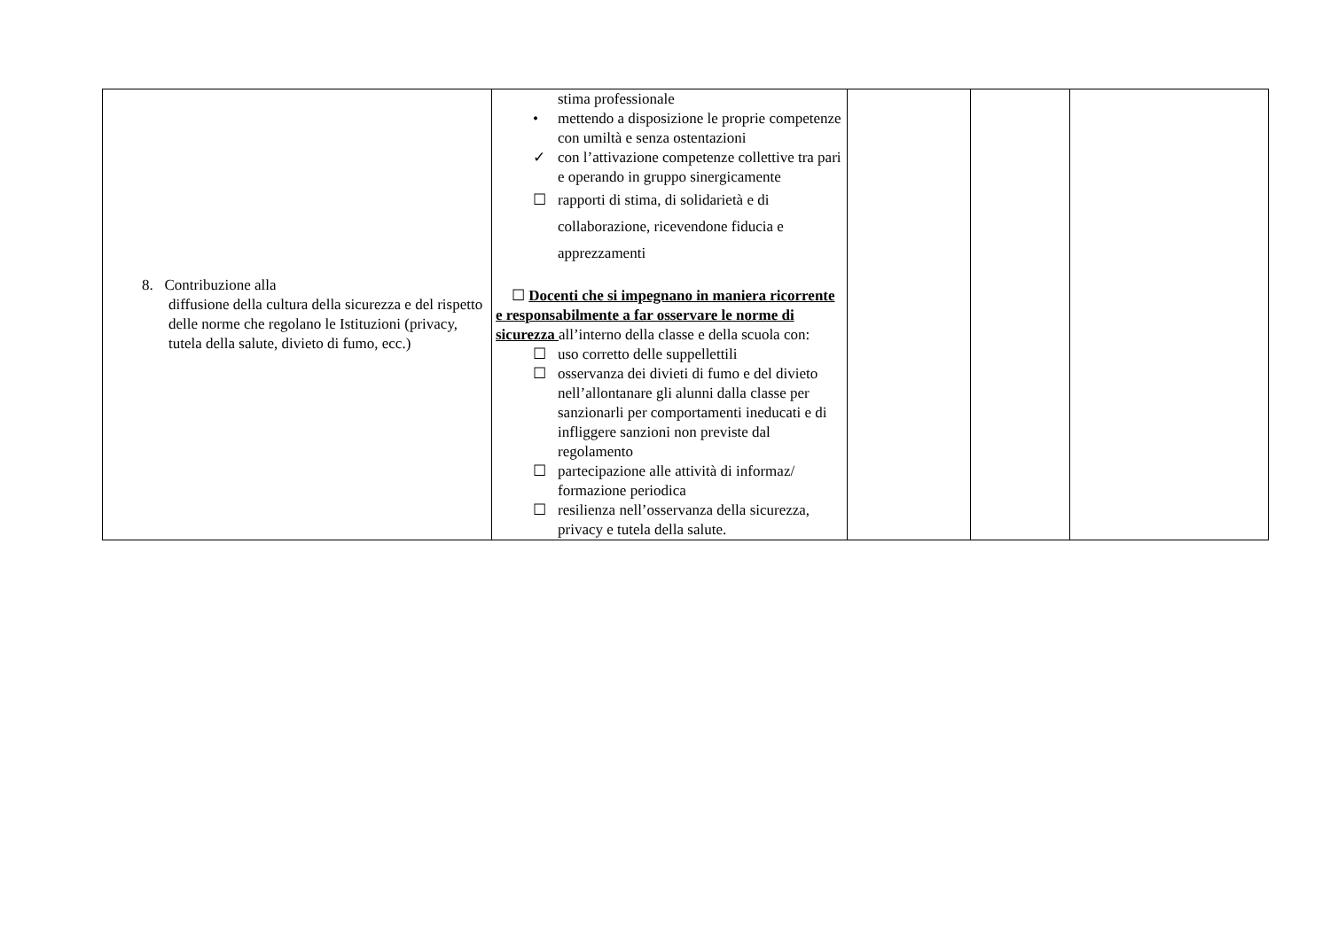| 8. Contribuzione alla diffusione della cultura della sicurezza e del rispetto delle norme che regolano le Istituzioni (privacy, tutela della salute, divieto di fumo, ecc.) | stima professionale • mettendo a disposizione le proprie competenze con umiltà e senza ostentazioni ✓ con l’attivazione competenze collettive tra pari e operando in gruppo sinergicamente ☐ rapporti di stima, di solidarietà e di collaborazione, ricevendone fiducia e apprezzamenti ☐ Docenti che si impegnano in maniera ricorrente e responsabilmente a far osservare le norme di sicurezza all’interno della classe e della scuola con: ☐ uso corretto delle suppellettili ☐ osservanza dei divieti di fumo e del divieto nell’allontanare gli alunni dalla classe per sanzionarli per comportamenti ineducati e di infliggere sanzioni non previste dal regolamento ☐ partecipazione alle attività di informaz/ formazione periodica ☐ resilienza nell’osservanza della sicurezza, privacy e tutela della salute. | | | |